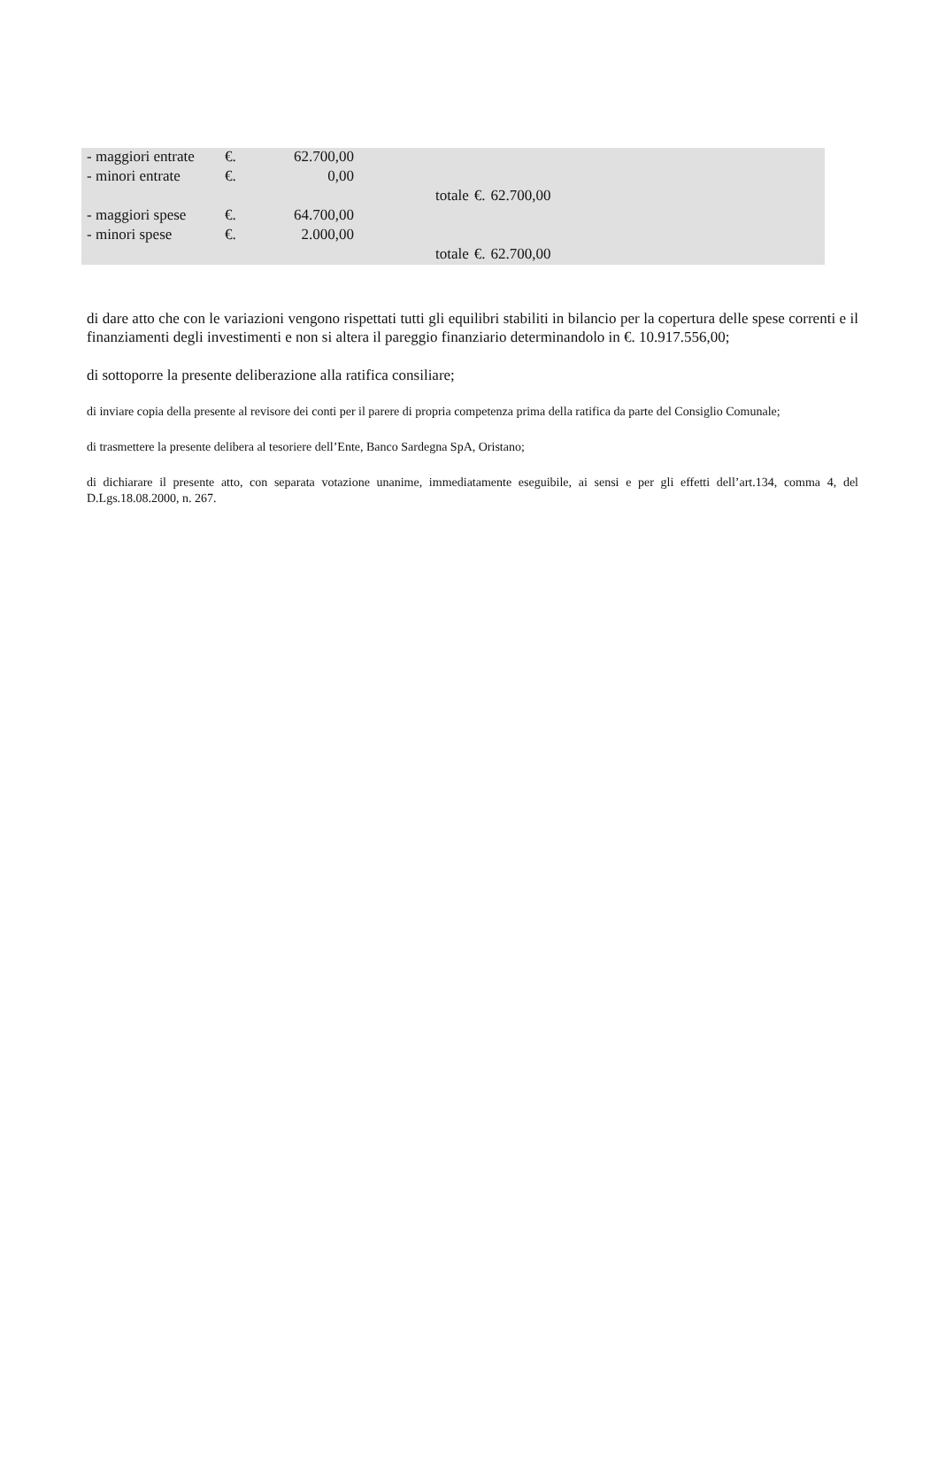| - maggiori entrate | €. | 62.700,00 | | | | |
| - minori entrate | €. | 0,00 | | | | |
| | | | | totale | €. | 62.700,00 |
| - maggiori spese | €. | 64.700,00 | | | | |
| - minori spese | €. | 2.000,00 | | | | |
| | | | | totale | €. | 62.700,00 |
di dare atto che con le variazioni vengono rispettati tutti gli equilibri stabiliti in bilancio per la copertura delle spese correnti e il finanziamenti degli investimenti e non si altera il pareggio finanziario determinandolo in €. 10.917.556,00;
di sottoporre la presente deliberazione alla ratifica consiliare;
di inviare copia della presente al revisore dei conti per il parere di propria competenza prima della ratifica da parte del Consiglio Comunale;
di trasmettere la presente delibera al tesoriere dell’Ente, Banco Sardegna SpA, Oristano;
di dichiarare il presente atto, con separata votazione unanime, immediatamente eseguibile, ai sensi e per gli effetti dell’art.134, comma 4, del D.Lgs.18.08.2000, n. 267.